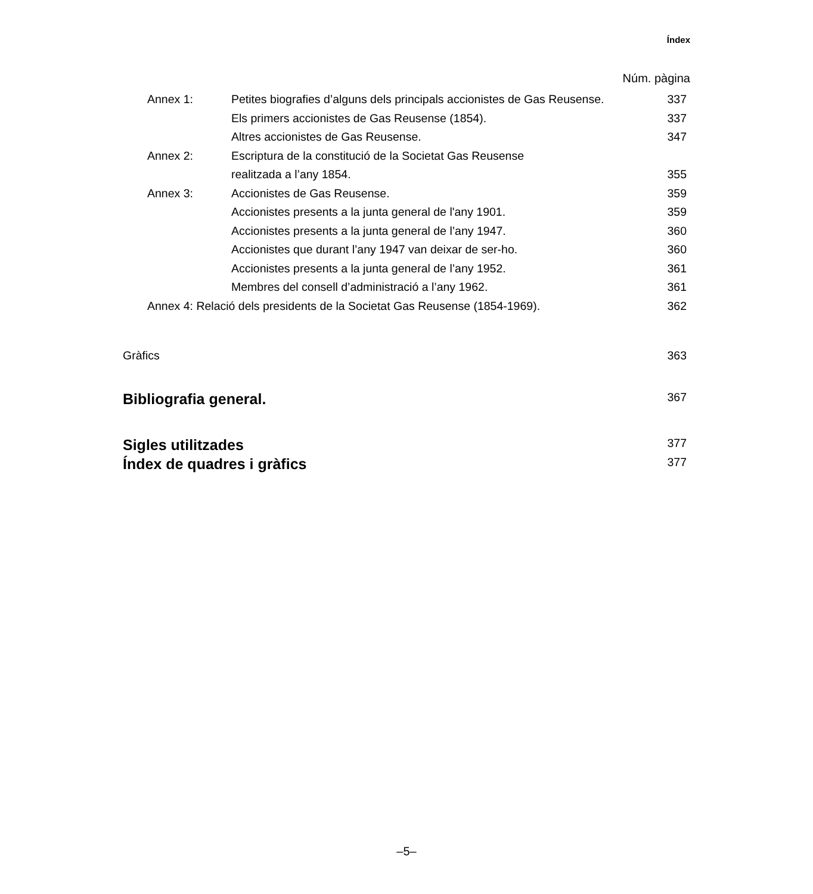Índex
Núm. pàgina
| Annex 1: | Petites biografies d’alguns dels principals accionistes de Gas Reusense. | 337 |
| | Els primers accionistes de Gas Reusense (1854). | 337 |
| | Altres accionistes de Gas Reusense. | 347 |
| Annex 2: | Escriptura de la constitució de la Societat Gas Reusense | |
| | realitzada a l’any 1854. | 355 |
| Annex 3: | Accionistes de Gas Reusense. | 359 |
| | Accionistes presents a la junta general de l'any 1901. | 359 |
| | Accionistes presents a la junta general de l’any 1947. | 360 |
| | Accionistes que durant l’any 1947 van deixar de ser-ho. | 360 |
| | Accionistes presents a la junta general de l’any 1952. | 361 |
| | Membres del consell d’administració a l’any 1962. | 361 |
| Annex 4: Relació dels presidents de la Societat Gas Reusense (1854-1969). | | 362 |
| Gràfics | | 363 |
| Bibliografia general. | | 367 |
| Sigles utilitzades | | 377 |
| Índex de quadres i gràfics | | 377 |
–5–